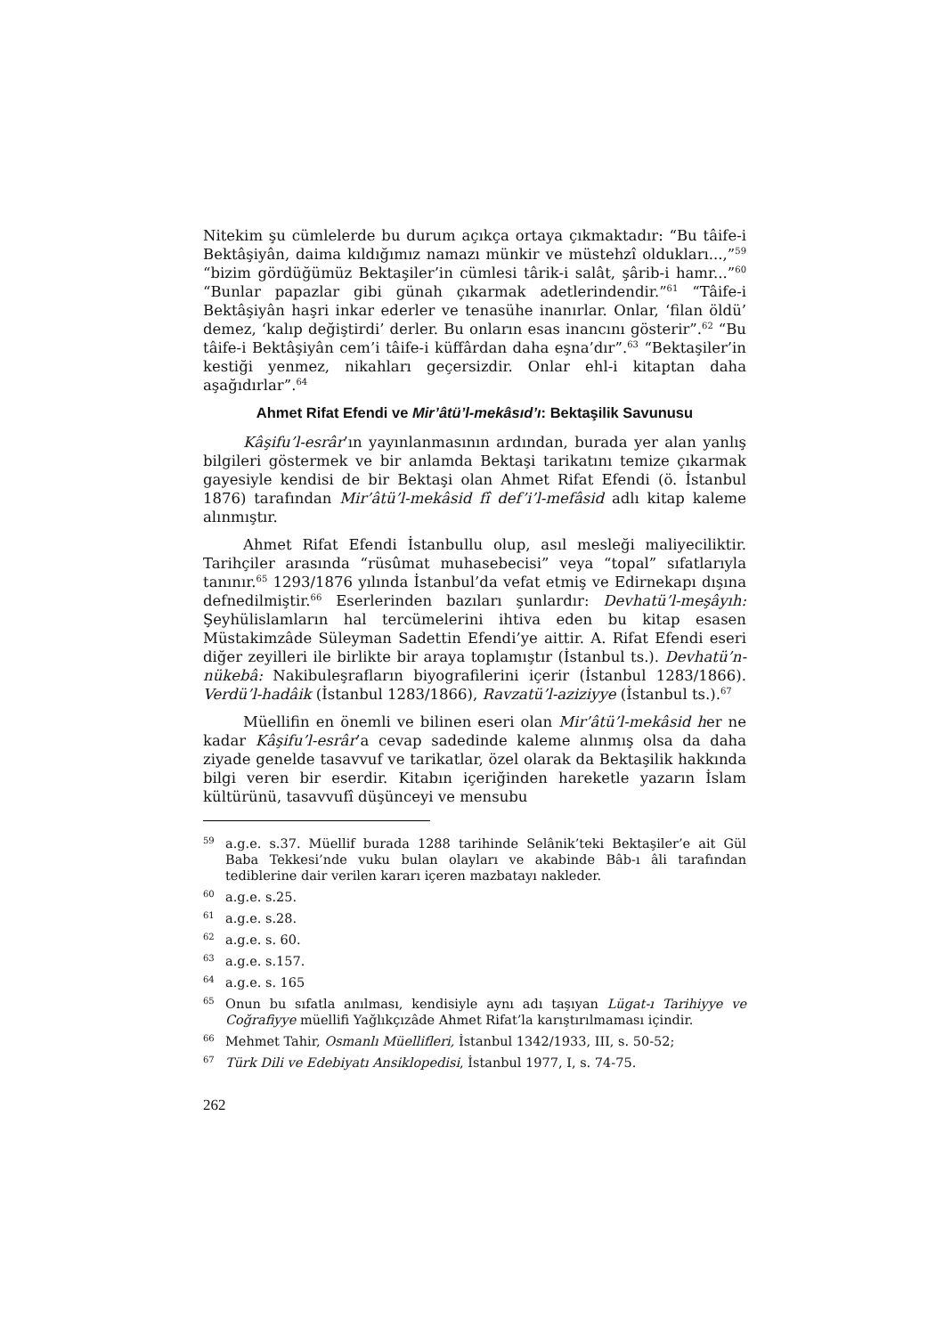Nitekim şu cümlelerde bu durum açıkça ortaya çıkmaktadır: “Bu tâife-i Bektâşiyân, daima kıldığımız namazı münkir ve müstehzî oldukları...,”<sup>59</sup> “bizim gördüğümüz Bektaşiler’in cümlesi târik-i salât, şârib-i hamr...”<sup>60</sup> “Bunlar papazlar gibi günah çıkarmak adetlerindendir.”<sup>61</sup> “Tâife-i Bektâşiyân haşri inkar ederler ve tenasühe inanırlar. Onlar, ‘filan öldü’ demez, ‘kalıp değiştirdi’ derler. Bu onların esas inancını gösterir”.<sup>62</sup> “Bu tâife-i Bektâşiyân cem’i tâife-i küffârdan daha eşna’dır”.<sup>63</sup> “Bektaşiler’in kestiği yenmez, nikahları geçersizdir. Onlar ehl-i kitaptan daha aşağıdırlar”.<sup>64</sup>
Ahmet Rifat Efendi ve Mir’âtü’l-mekâsıd’ı: Bektaşilik Savunusu
Kâşifu’l-esrâr’ın yayınlanmasının ardından, burada yer alan yanlış bilgileri göstermek ve bir anlamda Bektaşi tarikatını temize çıkarmak gayesiyle kendisi de bir Bektaşi olan Ahmet Rifat Efendi (ö. İstanbul 1876) tarafından Mir’âtü’l-mekâsid fî def’i’l-mefâsid adlı kitap kaleme alınmıştır.
Ahmet Rifat Efendi İstanbullu olup, asıl mesleği maliyeciliktir. Tarihçiler arasında “rüsûmat muhasebecisi” veya “topal” sıfatlarıyla tanınır.<sup>65</sup> 1293/1876 yılında İstanbul’da vefat etmiş ve Edirnekapı dışına defnedilmiştir.<sup>66</sup> Eserlerinden bazıları şunlardır: Devhatü’l-meşâyıh: Şeyhülislamların hal tercümelerini ihtiva eden bu kitap esasen Müstakimzâde Süleyman Sadettin Efendi’ye aittir. A. Rifat Efendi eseri diğer zeyilleri ile birlikte bir araya toplamıştır (İstanbul ts.). Devhatü’n-nükebâ: Nakibuleşrafların biyografilerini içerir (İstanbul 1283/1866). Verdü’l-hadâik (İstanbul 1283/1866), Ravzatü’l-aziziyye (İstanbul ts.).<sup>67</sup>
Müellifin en önemli ve bilinen eseri olan Mir’âtü’l-mekâsid her ne kadar Kâşifu’l-esrâr’a cevap sadedinde kaleme alınmış olsa da daha ziyade genelde tasavvuf ve tarikatlar, özel olarak da Bektaşilik hakkında bilgi veren bir eserdir. Kitabın içeriğinden hareketle yazarın İslam kültürünü, tasavvufî düşünceyi ve mensubu
59 a.g.e. s.37. Müellif burada 1288 tarihinde Selânik’teki Bektaşiler’e ait Gül Baba Tekkesi’nde vuku bulan olayları ve akabinde Bâb-ı âli tarafından tediblerine dair verilen kararı içeren mazbatayı nakleder.
60 a.g.e. s.25.
61 a.g.e. s.28.
62 a.g.e. s. 60.
63 a.g.e. s.157.
64 a.g.e. s. 165
65 Onun bu sıfatla anılması, kendisiyle aynı adı taşıyan Lügat-ı Tarihiyye ve Coğrafiyye müellifi Yağlıkçızâde Ahmet Rifat’la karıştırılmaması içindir.
66 Mehmet Tahir, Osmanlı Müellifleri, İstanbul 1342/1933, III, s. 50-52;
67 Türk Dili ve Edebiyatı Ansiklopedisi, İstanbul 1977, I, s. 74-75.
262